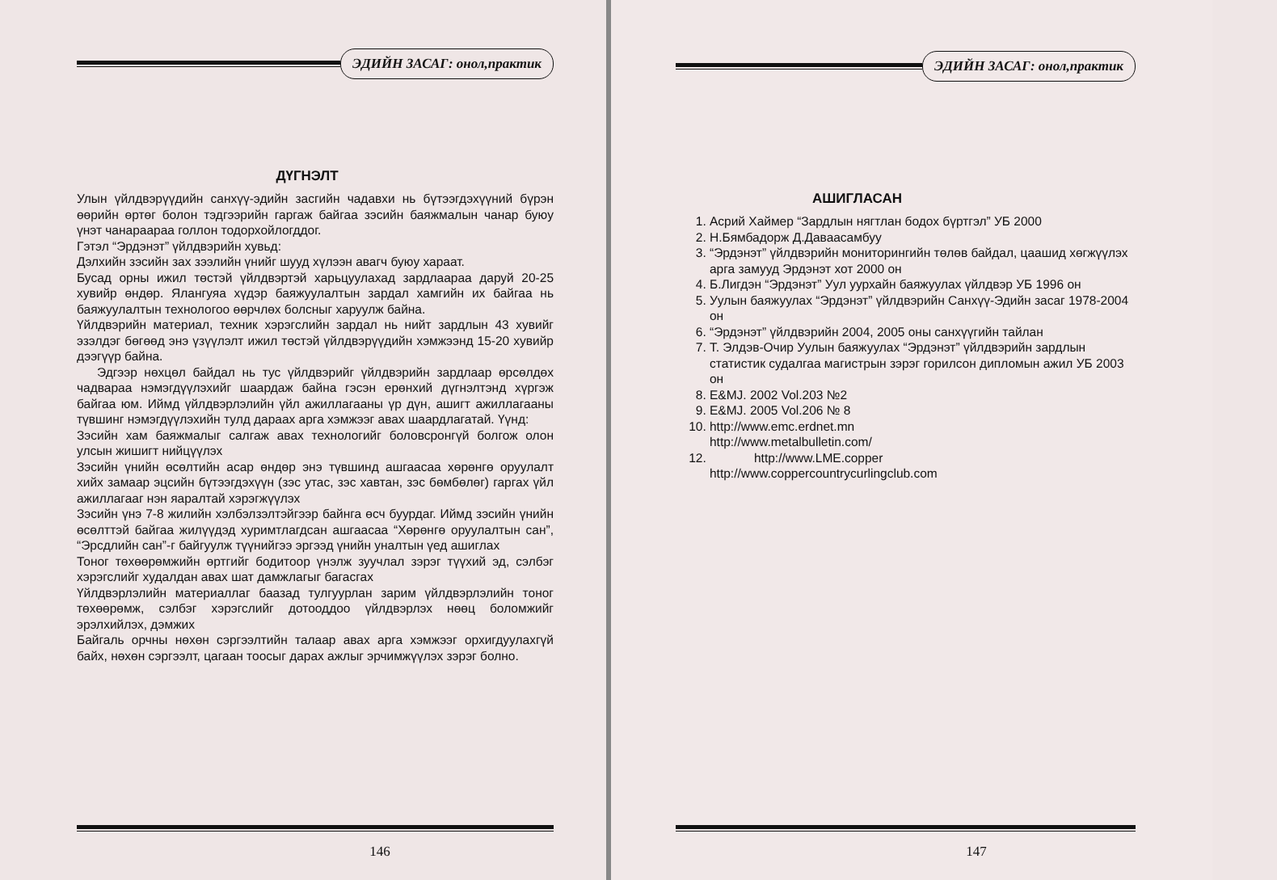ЭДИЙН ЗАСАГ: онол,практик
ДҮГНЭЛТ
Улын үйлдвэрүүдийн санхүү-эдийн засгийн чадавхи нь бүтээгдэхүүний бүрэн өөрийн өртөг болон тэдгээрийн гаргаж байгаа зэсийн баяжмалын чанар буюу үнэт чанараараа голлон тодорхойлогддог.
Гэтэл “Эрдэнэт” үйлдвэрийн хувьд:
Дэлхийн зэсийн зах зээлийн үнийг шууд хүлээн авагч буюу хараат.
Бусад орны ижил төстэй үйлдвэртэй харьцуулахад зардлаараа даруй 20-25 хувийр өндөр. Ялангуяа хүдэр баяжуулалтын зардал хамгийн их байгаа нь баяжуулалтын технологоо өөрчлөх болсныг харуулж байна.
Үйлдвэрийн материал, техник хэрэгслийн зардал нь нийт зардлын 43 хувийг эзэлдэг бөгөөд энэ үзүүлэлт ижил төстэй үйлдвэрүүдийн хэмжээнд 15-20 хувийр дээгүүр байна.
Эдгээр нөхцөл байдал нь тус үйлдвэрийг үйлдвэрийн зардлаар өрсөлдөх чадвараа нэмэгдүүлэхийг шаардаж байна гэсэн ерөнхий дүгнэлтэнд хүргэж байгаа юм. Иймд үйлдвэрлэлийн үйл ажиллагааны үр дүн, ашигт ажиллагааны түвшинг нэмэгдүүлэхийн тулд дараах арга хэмжээг авах шаардлагатай. Үүнд:
Зэсийн хам баяжмалыг салгаж авах технологийг боловсронгүй болгож олон улсын жишигт нийцүүлэх
Зэсийн үнийн өсөлтийн асар өндөр энэ түвшинд ашгаасаа хөрөнгө оруулалт хийх замаар эцсийн бүтээгдэхүүн (зэс утас, зэс хавтан, зэс бөмбөлөг) гаргах үйл ажиллагааг нэн яаралтай хэрэгжүүлэх
Зэсийн үнэ 7-8 жилийн хэлбэлзэлтэйгээр байнга өсч буурдаг. Иймд зэсийн үнийн өсөлттэй байгаа жилүүдэд хуримтлагдсан ашгаасаа “Хөрөнгө оруулалтын сан”, “Эрсдлийн сан”-г байгуулж түүнийгээ эргээд үнийн уналтын үед ашиглах
Тоног төхөөрөмжийн өртгийг бодитоор үнэлж зуучлал зэрэг түүхий эд, сэлбэг хэрэгслийг худалдан авах шат дамжлагыг багасгах
Үйлдвэрлэлийн материаллаг баазад тулгуурлан зарим үйлдвэрлэлийн тоног төхөөрөмж, сэлбэг хэрэгслийг дотооддоо үйлдвэрлэх нөөц боломжийг эрэлхийлэх, дэмжих
Байгаль орчны нөхөн сэргээлтийн талаар авах арга хэмжээг орхигдуулахгүй байх, нөхөн сэргээлт, цагаан тоосыг дарах ажлыг эрчимжүүлэх зэрэг болно.
146
ЭДИЙН ЗАСАГ: онол,практик
АШИГЛАСАН
1. Асрий Хаймер “Зардлын нягтлан бодох бүртгэл” УБ 2000
2. Н.Бямбадорж Д.Даваасамбуу
3. “Эрдэнэт” үйлдвэрийн мониторингийн төлөв байдал, цаашид хөгжүүлэх арга замууд Эрдэнэт хот 2000 он
4. Б.Лигдэн “Эрдэнэт” Уул уурхайн баяжуулах үйлдвэр УБ 1996 он
5. Уулын баяжуулах “Эрдэнэт” үйлдвэрийн Санхүү-Эдийн засаг 1978-2004 он
6. “Эрдэнэт” үйлдвэрийн 2004, 2005 оны санхүүгийн тайлан
7. Т. Элдэв-Очир Уулын баяжуулах “Эрдэнэт” үйлдвэрийн зардлын статистик судалгаа магистрын зэрэг горилсон дипломын ажил УБ 2003 он
8. E&MJ. 2002 Vol.203 №2
9. E&MJ. 2005 Vol.206 № 8
10. http://www.emc.erdnet.mn
http://www.metalbulletin.com/
12. http://www.LME.copper
http://www.coppercountrycurlingclub.com
147